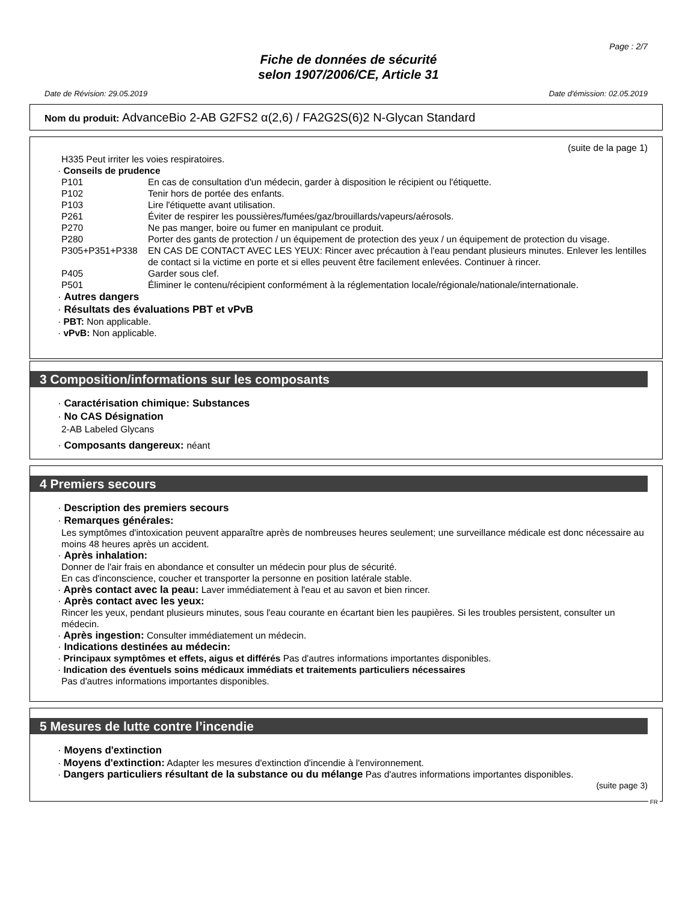Page : 2/7
Fiche de données de sécurité
selon 1907/2006/CE, Article 31
Date de Révision: 29.05.2019 Date d'émission: 02.05.2019
Nom du produit: AdvanceBio 2-AB G2FS2 α(2,6) / FA2G2S(6)2 N-Glycan Standard
(suite de la page 1)
H335 Peut irriter les voies respiratoires.
· Conseils de prudence
| P101 | En cas de consultation d'un médecin, garder à disposition le récipient ou l'étiquette. |
| P102 | Tenir hors de portée des enfants. |
| P103 | Lire l'étiquette avant utilisation. |
| P261 | Éviter de respirer les poussières/fumées/gaz/brouillards/vapeurs/aérosols. |
| P270 | Ne pas manger, boire ou fumer en manipulant ce produit. |
| P280 | Porter des gants de protection / un équipement de protection des yeux / un équipement de protection du visage. |
| P305+P351+P338 | EN CAS DE CONTACT AVEC LES YEUX: Rincer avec précaution à l'eau pendant plusieurs minutes. Enlever les lentilles de contact si la victime en porte et si elles peuvent être facilement enlevées. Continuer à rincer. |
| P405 | Garder sous clef. |
| P501 | Éliminer le contenu/récipient conformément à la réglementation locale/régionale/nationale/internationale. |
· Autres dangers
· Résultats des évaluations PBT et vPvB
· PBT: Non applicable.
· vPvB: Non applicable.
3 Composition/informations sur les composants
· Caractérisation chimique: Substances
· No CAS Désignation
2-AB Labeled Glycans
· Composants dangereux: néant
4 Premiers secours
· Description des premiers secours
· Remarques générales:
Les symptômes d'intoxication peuvent apparaître après de nombreuses heures seulement; une surveillance médicale est donc nécessaire au moins 48 heures après un accident.
· Après inhalation:
Donner de l'air frais en abondance et consulter un médecin pour plus de sécurité.
En cas d'inconscience, coucher et transporter la personne en position latérale stable.
· Après contact avec la peau: Laver immédiatement à l'eau et au savon et bien rincer.
· Après contact avec les yeux:
Rincer les yeux, pendant plusieurs minutes, sous l'eau courante en écartant bien les paupières. Si les troubles persistent, consulter un médecin.
· Après ingestion: Consulter immédiatement un médecin.
· Indications destinées au médecin:
· Principaux symptômes et effets, aigus et différés Pas d'autres informations importantes disponibles.
· Indication des éventuels soins médicaux immédiats et traitements particuliers nécessaires
Pas d'autres informations importantes disponibles.
5 Mesures de lutte contre l’incendie
· Moyens d'extinction
· Moyens d'extinction: Adapter les mesures d'extinction d'incendie à l'environnement.
· Dangers particuliers résultant de la substance ou du mélange Pas d'autres informations importantes disponibles.
(suite page 3)
FR